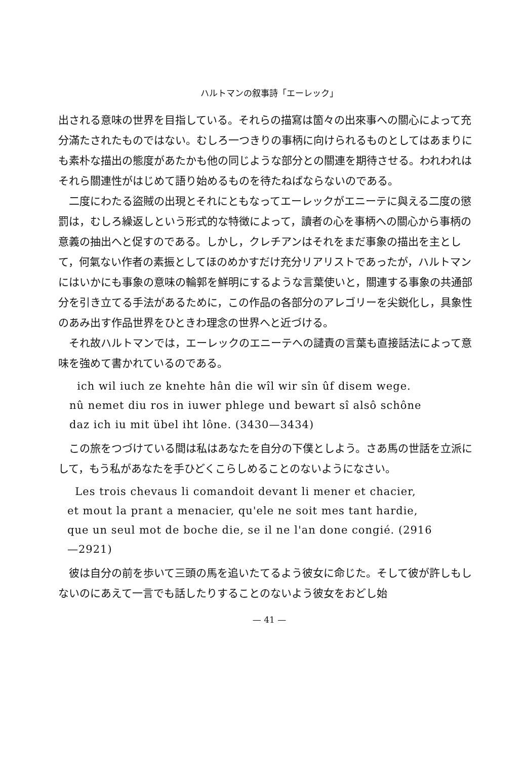ハルトマンの叙事詩「エーレック」
出される意味の世界を目指している。それらの描寫は箇々の出來事への關心によって充分滿たされたものではない。むしろ一つきりの事柄に向けられるものとしてはあまりにも素朴な描出の態度があたかも他の同じような部分との關連を期待させる。われわれはそれら關連性がはじめて語り始めるものを待たねばならないのである。
二度にわたる盜賊の出現とそれにともなってエーレックがエニーテに與える二度の懲罰は，むしろ繰返しという形式的な特徴によって，讀者の心を事柄への關心から事柄の意義の抽出へと促すのである。しかし，クレチアンはそれをまだ事象の描出を主として，何氣ない作者の素振としてほのめかすだけ充分リアリストであったが，ハルトマンにはいかにも事象の意味の輪郭を鮮明にするような言葉使いと，關連する事象の共通部分を引き立てる手法があるために，この作品の各部分のアレゴリーを尖鋭化し，具象性のあみ出す作品世界をひときわ理念の世界へと近づける。
それ故ハルトマンでは，エーレックのエニーテへの譴責の言葉も直接話法によって意味を強めて書かれているのである。
ich wil iuch ze knehte hân die wîl wir sîn ûf disem wege.
nû nemet diu ros in iuwer phlege und bewart sî alsô schône
daz ich iu mit übel iht lône. (3430—3434)
この旅をつづけている間は私はあなたを自分の下僕としよう。さあ馬の世話を立派にして，もう私があなたを手ひどくこらしめることのないようになさい。
Les trois chevaus li comandoit devant li mener et chacier,
et mout la prant a menacier, qu'ele ne soit mes tant hardie,
que un seul mot de boche die, se il ne l'an done congié. (2916
—2921)
彼は自分の前を歩いて三頭の馬を追いたてるよう彼女に命じた。そして彼が許しもしないのにあえて一言でも話したりすることのないよう彼女をおどし始
— 41 —